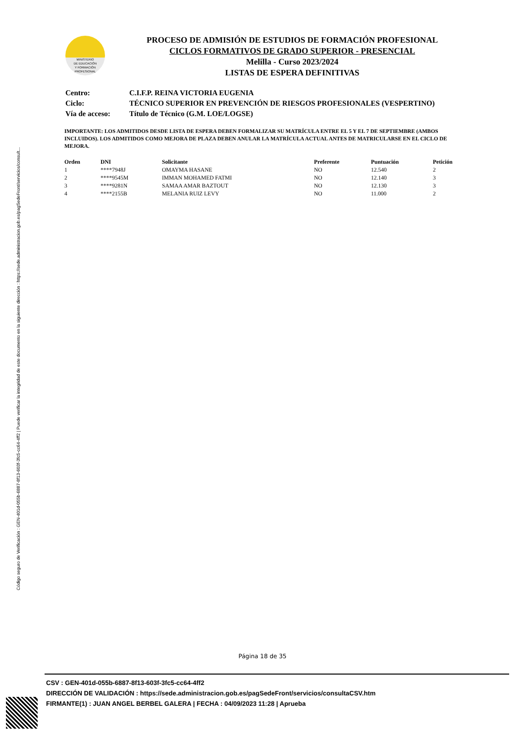Código seguro de Verificación : GEN-401d-055b-6887-8f13-603f-3fc5-cc64-4ff2 | Puede verificar la integridad de este documento en la siguiente dirección : https://sede.administracion.gob.es/pagSedeFront/servicios/consult...
MINISTERIO
DE EDUCACIÓN
Y FORMACIÓN
PROFESIONAL
PROCESO DE ADMISIÓN DE ESTUDIOS DE FORMACIÓN PROFESIONAL
CICLOS FORMATIVOS DE GRADO SUPERIOR - PRESENCIAL
Melilla - Curso 2023/2024
LISTAS DE ESPERA DEFINITIVAS
| Centro: | C.I.F.P. REINA VICTORIA EUGENIA |
| Ciclo: | TÉCNICO SUPERIOR EN PREVENCIÓN DE RIESGOS PROFESIONALES (VESPERTINO) |
| Vía de acceso: | Título de Técnico (G.M. LOE/LOGSE) |
IMPORTANTE: LOS ADMITIDOS DESDE LISTA DE ESPERA DEBEN FORMALIZAR SU MATRÍCULA ENTRE EL 5 Y EL 7 DE SEPTIEMBRE (AMBOS INCLUIDOS). LOS ADMITIDOS COMO MEJORA DE PLAZA DEBEN ANULAR LA MATRÍCULA ACTUAL ANTES DE MATRICULARSE EN EL CICLO DE MEJORA.
| Orden | DNI | Solicitante | Preferente | Puntuación | Petición |
| --- | --- | --- | --- | --- | --- |
| 1 | ****7948J | OMAYMA HASANE | NO | 12.540 | 2 |
| 2 | ****9545M | IMMAN MOHAMED FATMI | NO | 12.140 | 3 |
| 3 | ****9281N | SAMAA AMAR BAZTOUT | NO | 12.130 | 3 |
| 4 | ****2155B | MELANIA RUIZ LEVY | NO | 11.000 | 2 |
Página 18 de 35
CSV : GEN-401d-055b-6887-8f13-603f-3fc5-cc64-4ff2
DIRECCIÓN DE VALIDACIÓN : https://sede.administracion.gob.es/pagSedeFront/servicios/consultaCSV.htm
FIRMANTE(1) : JUAN ANGEL BERBEL GALERA | FECHA : 04/09/2023 11:28 | Aprueba